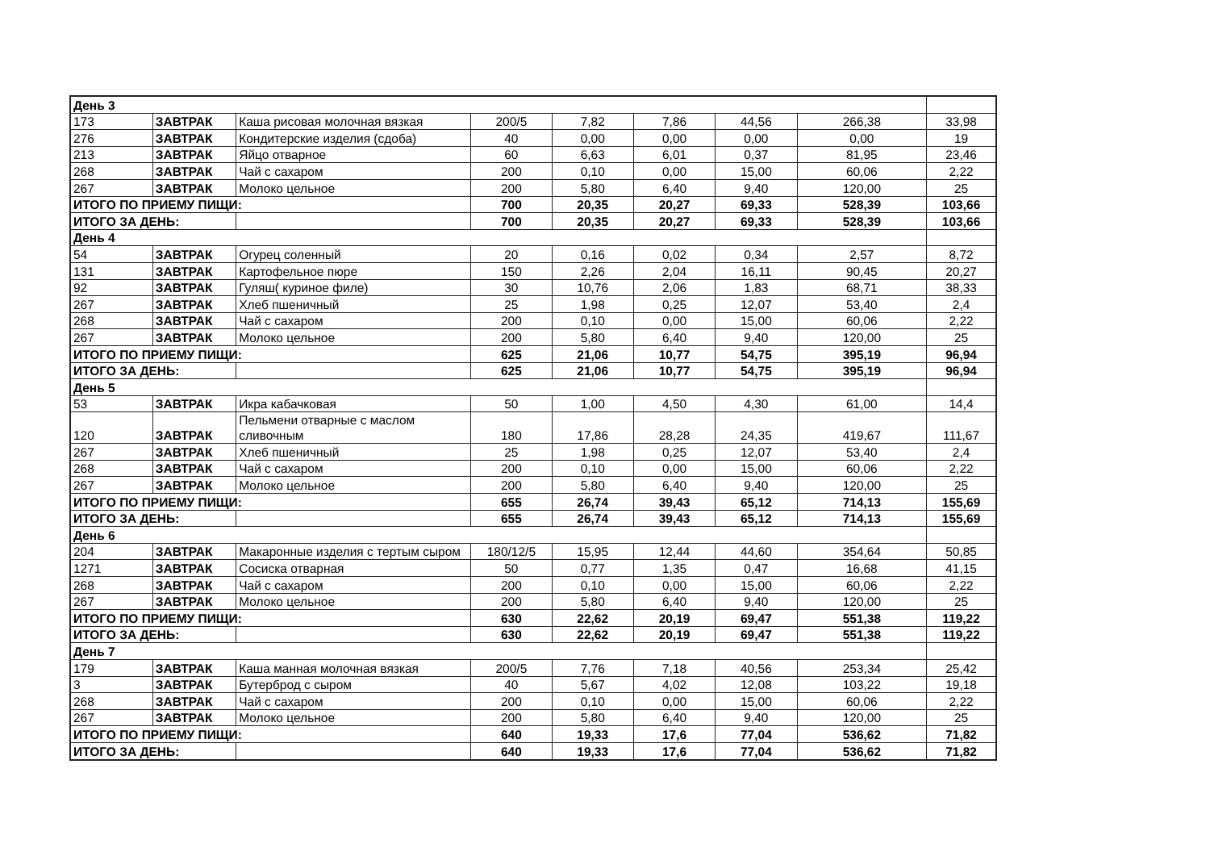| День 3 | | | | | | | | |
| 173 | ЗАВТРАК | Каша рисовая молочная вязкая | 200/5 | 7,82 | 7,86 | 44,56 | 266,38 | 33,98 |
| 276 | ЗАВТРАК | Кондитерские изделия (сдоба) | 40 | 0,00 | 0,00 | 0,00 | 0,00 | 19 |
| 213 | ЗАВТРАК | Яйцо отварное | 60 | 6,63 | 6,01 | 0,37 | 81,95 | 23,46 |
| 268 | ЗАВТРАК | Чай с сахаром | 200 | 0,10 | 0,00 | 15,00 | 60,06 | 2,22 |
| 267 | ЗАВТРАК | Молоко цельное | 200 | 5,80 | 6,40 | 9,40 | 120,00 | 25 |
| ИТОГО ПО ПРИЕМУ ПИЩИ: | | | 700 | 20,35 | 20,27 | 69,33 | 528,39 | 103,66 |
| ИТОГО ЗА ДЕНЬ: | | | 700 | 20,35 | 20,27 | 69,33 | 528,39 | 103,66 |
| День 4 | | | | | | | | |
| 54 | ЗАВТРАК | Огурец соленный | 20 | 0,16 | 0,02 | 0,34 | 2,57 | 8,72 |
| 131 | ЗАВТРАК | Картофельное пюре | 150 | 2,26 | 2,04 | 16,11 | 90,45 | 20,27 |
| 92 | ЗАВТРАК | Гуляш( куриное филе) | 30 | 10,76 | 2,06 | 1,83 | 68,71 | 38,33 |
| 267 | ЗАВТРАК | Хлеб пшеничный | 25 | 1,98 | 0,25 | 12,07 | 53,40 | 2,4 |
| 268 | ЗАВТРАК | Чай с сахаром | 200 | 0,10 | 0,00 | 15,00 | 60,06 | 2,22 |
| 267 | ЗАВТРАК | Молоко цельное | 200 | 5,80 | 6,40 | 9,40 | 120,00 | 25 |
| ИТОГО ПО ПРИЕМУ ПИЩИ: | | | 625 | 21,06 | 10,77 | 54,75 | 395,19 | 96,94 |
| ИТОГО ЗА ДЕНЬ: | | | 625 | 21,06 | 10,77 | 54,75 | 395,19 | 96,94 |
| День 5 | | | | | | | | |
| 53 | ЗАВТРАК | Икра кабачковая | 50 | 1,00 | 4,50 | 4,30 | 61,00 | 14,4 |
| 120 | ЗАВТРАК | Пельмени отварные с маслом сливочным | 180 | 17,86 | 28,28 | 24,35 | 419,67 | 111,67 |
| 267 | ЗАВТРАК | Хлеб пшеничный | 25 | 1,98 | 0,25 | 12,07 | 53,40 | 2,4 |
| 268 | ЗАВТРАК | Чай с сахаром | 200 | 0,10 | 0,00 | 15,00 | 60,06 | 2,22 |
| 267 | ЗАВТРАК | Молоко цельное | 200 | 5,80 | 6,40 | 9,40 | 120,00 | 25 |
| ИТОГО ПО ПРИЕМУ ПИЩИ: | | | 655 | 26,74 | 39,43 | 65,12 | 714,13 | 155,69 |
| ИТОГО ЗА ДЕНЬ: | | | 655 | 26,74 | 39,43 | 65,12 | 714,13 | 155,69 |
| День 6 | | | | | | | | |
| 204 | ЗАВТРАК | Макаронные изделия с тертым сыром | 180/12/5 | 15,95 | 12,44 | 44,60 | 354,64 | 50,85 |
| 1271 | ЗАВТРАК | Сосиска отварная | 50 | 0,77 | 1,35 | 0,47 | 16,68 | 41,15 |
| 268 | ЗАВТРАК | Чай с сахаром | 200 | 0,10 | 0,00 | 15,00 | 60,06 | 2,22 |
| 267 | ЗАВТРАК | Молоко цельное | 200 | 5,80 | 6,40 | 9,40 | 120,00 | 25 |
| ИТОГО ПО ПРИЕМУ ПИЩИ: | | | 630 | 22,62 | 20,19 | 69,47 | 551,38 | 119,22 |
| ИТОГО ЗА ДЕНЬ: | | | 630 | 22,62 | 20,19 | 69,47 | 551,38 | 119,22 |
| День 7 | | | | | | | | |
| 179 | ЗАВТРАК | Каша манная молочная вязкая | 200/5 | 7,76 | 7,18 | 40,56 | 253,34 | 25,42 |
| 3 | ЗАВТРАК | Бутерброд с сыром | 40 | 5,67 | 4,02 | 12,08 | 103,22 | 19,18 |
| 268 | ЗАВТРАК | Чай с сахаром | 200 | 0,10 | 0,00 | 15,00 | 60,06 | 2,22 |
| 267 | ЗАВТРАК | Молоко цельное | 200 | 5,80 | 6,40 | 9,40 | 120,00 | 25 |
| ИТОГО ПО ПРИЕМУ ПИЩИ: | | | 640 | 19,33 | 17,6 | 77,04 | 536,62 | 71,82 |
| ИТОГО ЗА ДЕНЬ: | | | 640 | 19,33 | 17,6 | 77,04 | 536,62 | 71,82 |